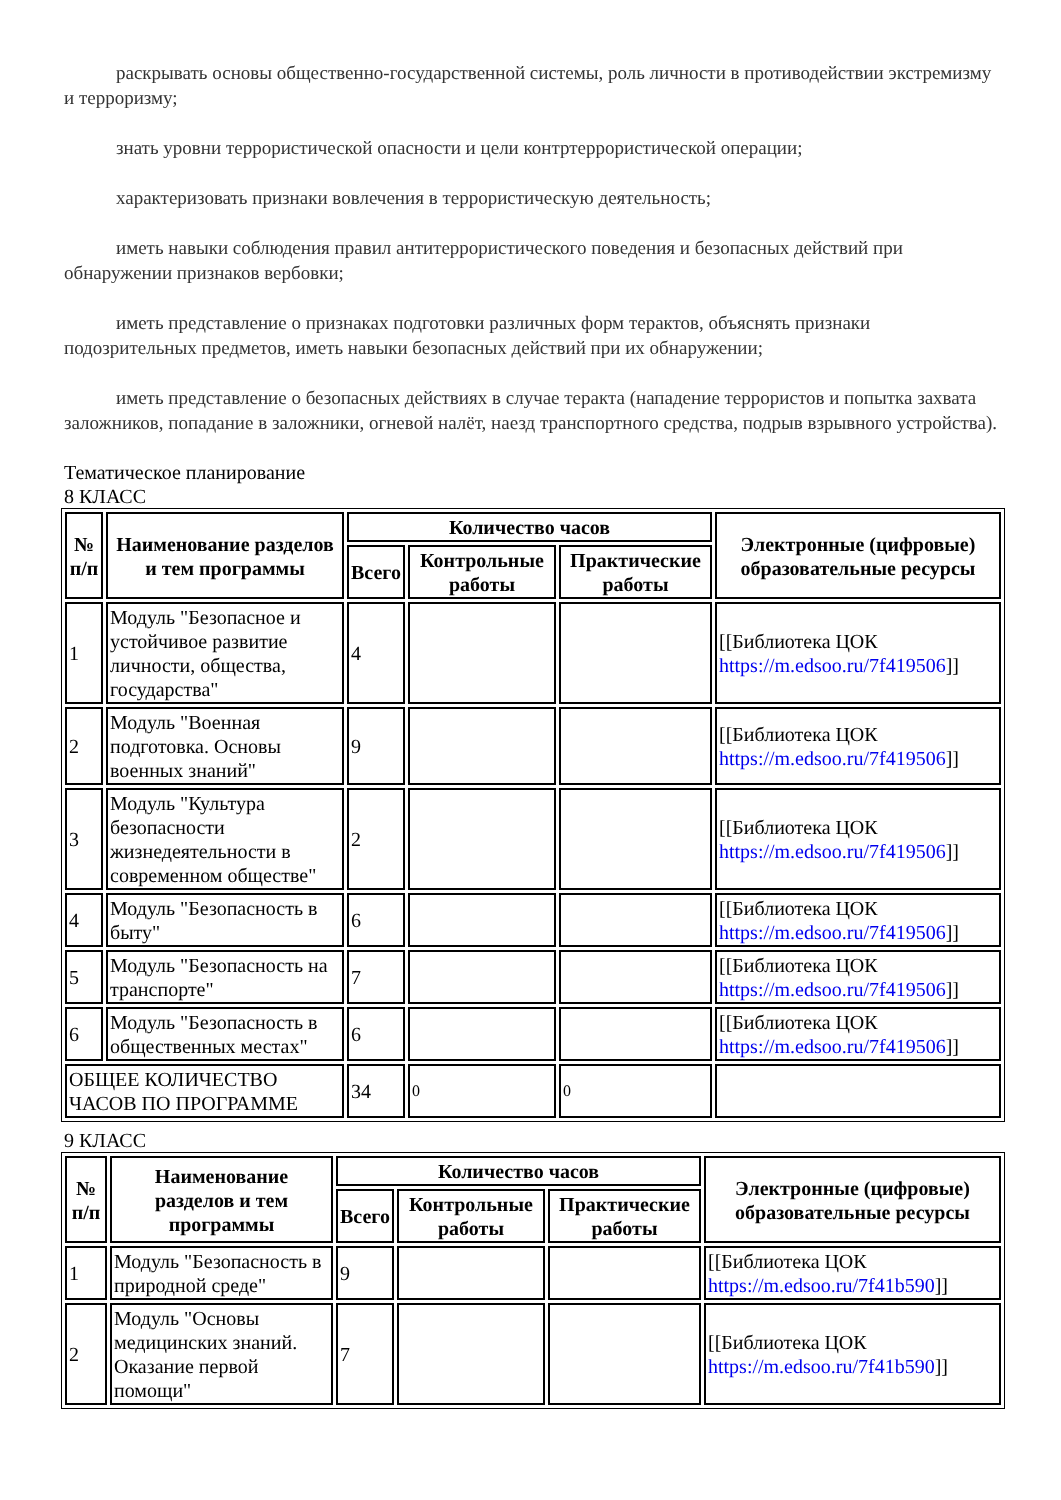раскрывать основы общественно-государственной системы, роль личности в противодействии экстремизму и терроризму;
знать уровни террористической опасности и цели контртеррористической операции;
характеризовать признаки вовлечения в террористическую деятельность;
иметь навыки соблюдения правил антитеррористического поведения и безопасных действий при обнаружении признаков вербовки;
иметь представление о признаках подготовки различных форм терактов, объяснять признаки подозрительных предметов, иметь навыки безопасных действий при их обнаружении;
иметь представление о безопасных действиях в случае теракта (нападение террористов и попытка захвата заложников, попадание в заложники, огневой налёт, наезд транспортного средства, подрыв взрывного устройства).
Тематическое планирование
8 КЛАСС
| № п/п | Наименование разделов и тем программы | Количество часов | | | Электронные (цифровые) образовательные ресурсы |
| --- | --- | --- | --- | --- | --- |
| | | Всего | Контрольные работы | Практические работы | |
| 1 | Модуль "Безопасное и устойчивое развитие личности, общества, государства" | 4 | | | [[Библиотека ЦОК https://m.edsoo.ru/7f419506 ]] |
| 2 | Модуль "Военная подготовка. Основы военных знаний" | 9 | | | [[Библиотека ЦОК https://m.edsoo.ru/7f419506 ]] |
| 3 | Модуль "Культура безопасности жизнедеятельности в современном обществе" | 2 | | | [[Библиотека ЦОК https://m.edsoo.ru/7f419506 ]] |
| 4 | Модуль "Безопасность в быту" | 6 | | | [[Библиотека ЦОК https://m.edsoo.ru/7f419506 ]] |
| 5 | Модуль "Безопасность на транспорте" | 7 | | | [[Библиотека ЦОК https://m.edsoo.ru/7f419506 ]] |
| 6 | Модуль "Безопасность в общественных местах" | 6 | | | [[Библиотека ЦОК https://m.edsoo.ru/7f419506 ]] |
| ОБЩЕЕ КОЛИЧЕСТВО ЧАСОВ ПО ПРОГРАММЕ | | 34 | 0 | 0 | |
9 КЛАСС
| № п/п | Наименование разделов и тем программы | Количество часов | | | Электронные (цифровые) образовательные ресурсы |
| --- | --- | --- | --- | --- | --- |
| | | Всего | Контрольные работы | Практические работы | |
| 1 | Модуль "Безопасность в природной среде" | 9 | | | [[Библиотека ЦОК https://m.edsoo.ru/7f41b590 ]] |
| 2 | Модуль "Основы медицинских знаний. Оказание первой помощи" | 7 | | | [[Библиотека ЦОК https://m.edsoo.ru/7f41b590 ]] |